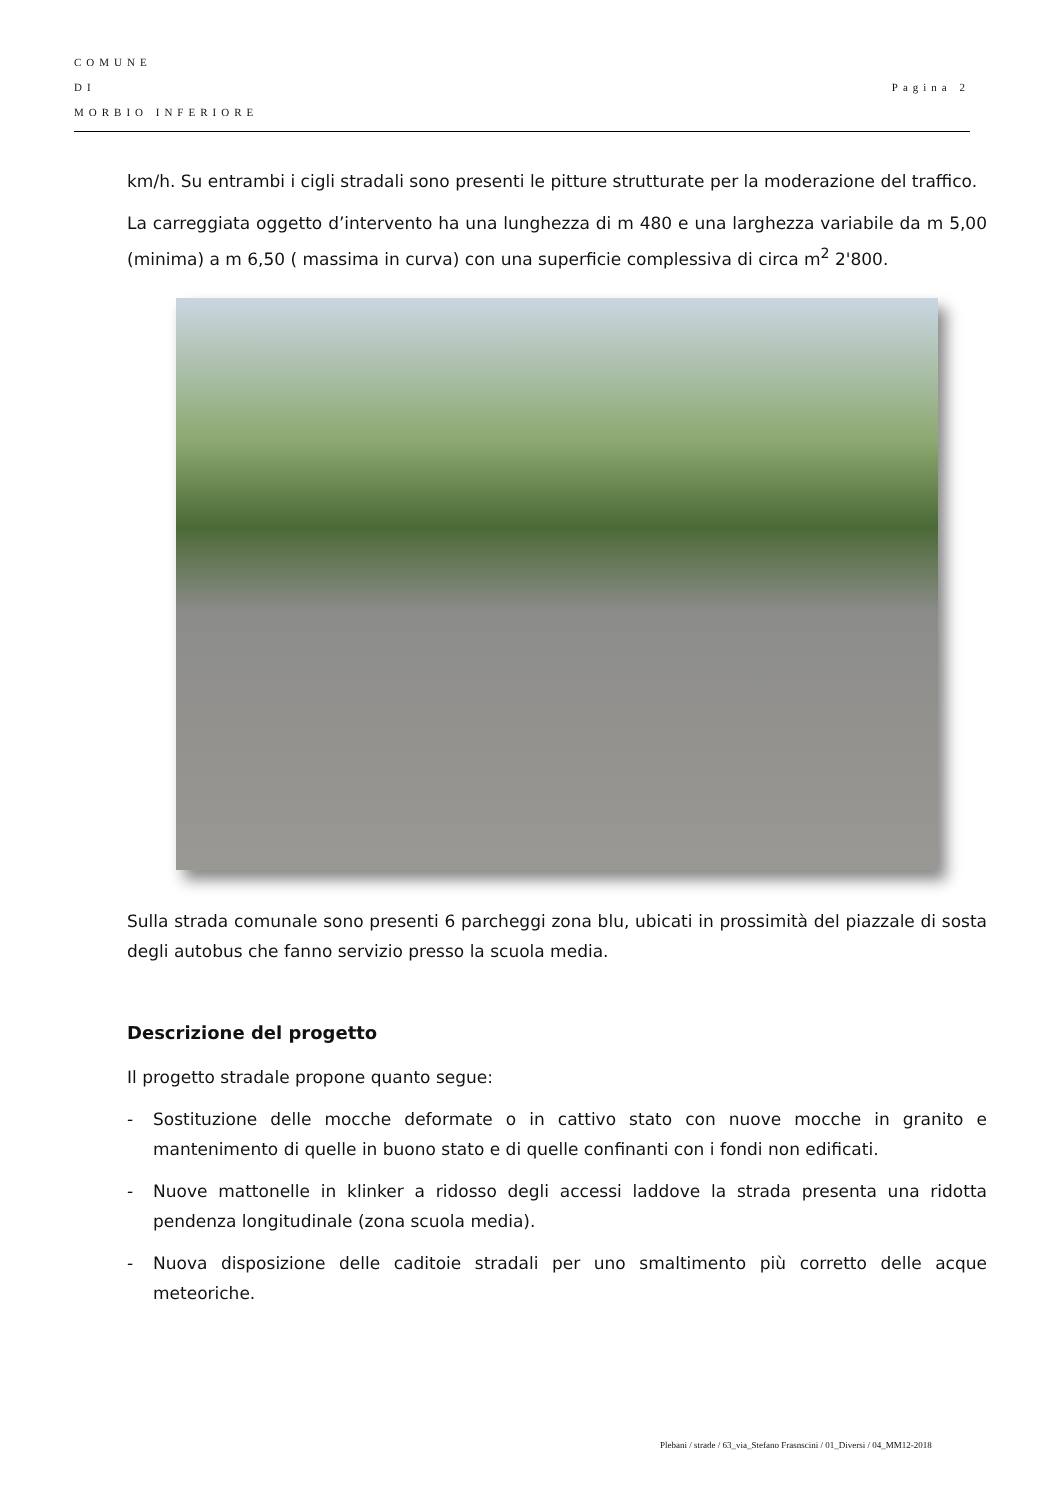COMUNE
DI
MORBIO INFERIORE
Pagina 2
km/h. Su entrambi i cigli stradali sono presenti le pitture strutturate per la moderazione del traffico.
La carreggiata oggetto d’intervento ha una lunghezza di m 480 e una larghezza variabile da m 5,00 (minima) a m 6,50 ( massima in curva) con una superficie complessiva di circa m<sup>2</sup> 2'800.
Sulla strada comunale sono presenti 6 parcheggi zona blu, ubicati in prossimità del piazzale di sosta degli autobus che fanno servizio presso la scuola media.
Descrizione del progetto
Il progetto stradale propone quanto segue:
- Sostituzione delle mocche deformate o in cattivo stato con nuove mocche in granito e mantenimento di quelle in buono stato e di quelle confinanti con i fondi non edificati.
- Nuove mattonelle in klinker a ridosso degli accessi laddove la strada presenta una ridotta pendenza longitudinale (zona scuola media).
- Nuova disposizione delle caditoie stradali per uno smaltimento più corretto delle acque meteoriche.
Plebani / strade / 63_via_Stefano Frasnscini / 01_Diversi / 04_MM12-2018